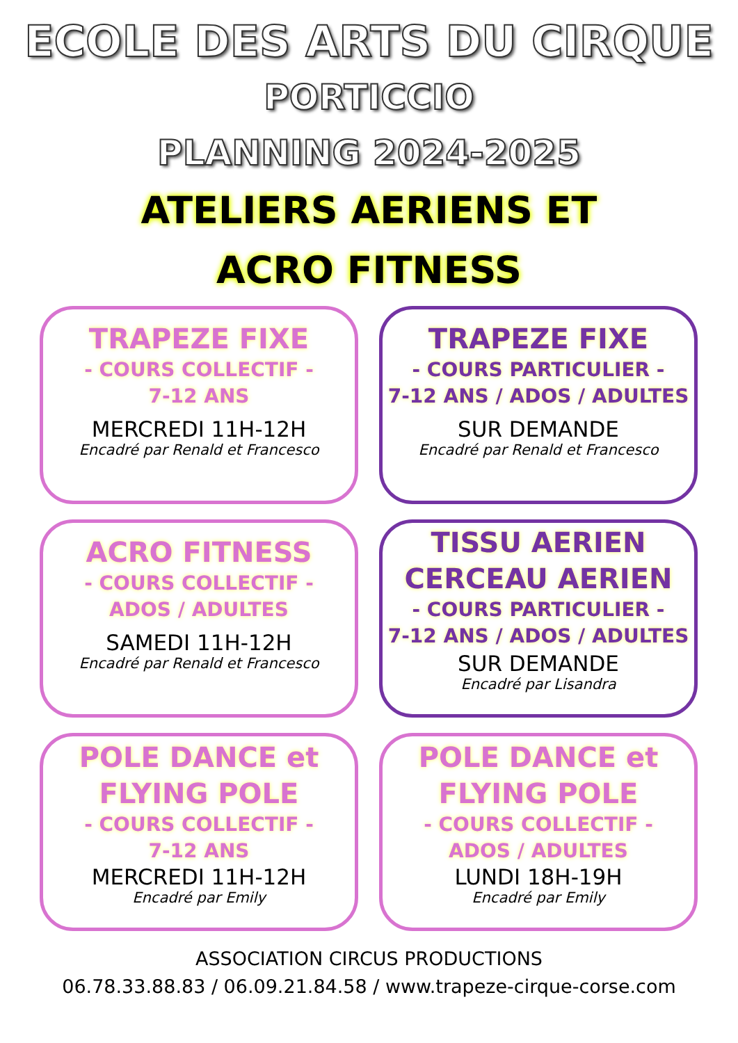ECOLE DES ARTS DU CIRQUE
PORTICCIO
PLANNING 2024-2025
ATELIERS AERIENS ET
ACRO FITNESS
TRAPEZE FIXE
- COURS COLLECTIF -
7-12 ANS
MERCREDI 11H-12H
Encadré par Renald et Francesco
TRAPEZE FIXE
- COURS PARTICULIER -
7-12 ANS / ADOS / ADULTES
SUR DEMANDE
Encadré par Renald et Francesco
ACRO FITNESS
- COURS COLLECTIF -
ADOS / ADULTES
SAMEDI 11H-12H
Encadré par Renald et Francesco
TISSU AERIEN
CERCEAU AERIEN
- COURS PARTICULIER -
7-12 ANS / ADOS / ADULTES
SUR DEMANDE
Encadré par Lisandra
POLE DANCE et
FLYING POLE
- COURS COLLECTIF -
7-12 ANS
MERCREDI 11H-12H
Encadré par Emily
POLE DANCE et
FLYING POLE
- COURS COLLECTIF -
ADOS / ADULTES
LUNDI 18H-19H
Encadré par Emily
ASSOCIATION CIRCUS PRODUCTIONS
06.78.33.88.83 / 06.09.21.84.58 / www.trapeze-cirque-corse.com